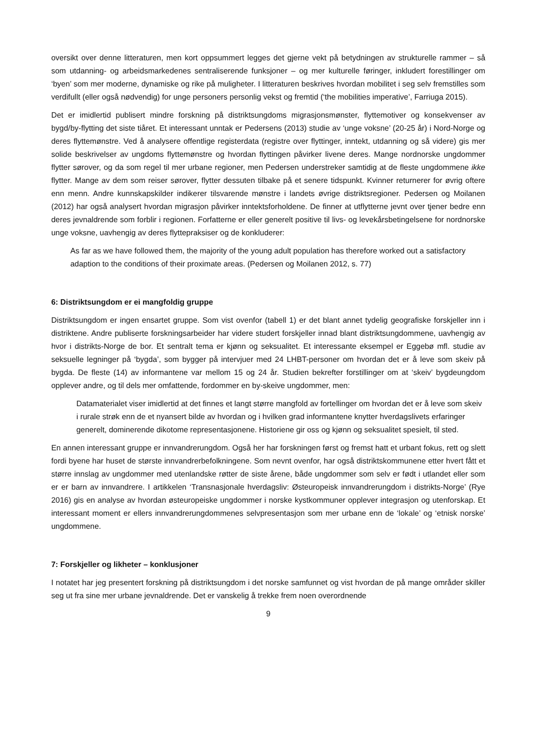oversikt over denne litteraturen, men kort oppsummert legges det gjerne vekt på betydningen av strukturelle rammer – så som utdanning- og arbeidsmarkedenes sentraliserende funksjoner – og mer kulturelle føringer, inkludert forestillinger om ‘byen’ som mer moderne, dynamiske og rike på muligheter. I litteraturen beskrives hvordan mobilitet i seg selv fremstilles som verdifullt (eller også nødvendig) for unge personers personlig vekst og fremtid (‘the mobilities imperative’, Farriuga 2015).
Det er imidlertid publisert mindre forskning på distriktsungdoms migrasjonsmønster, flyttemotiver og konsekvenser av bygd/by-flytting det siste tiåret. Et interessant unntak er Pedersens (2013) studie av ‘unge voksne’ (20-25 år) i Nord-Norge og deres flyttemønstre. Ved å analysere offentlige registerdata (registre over flyttinger, inntekt, utdanning og så videre) gis mer solide beskrivelser av ungdoms flyttemønstre og hvordan flyttingen påvirker livene deres. Mange nordnorske ungdommer flytter sørover, og da som regel til mer urbane regioner, men Pedersen understreker samtidig at de fleste ungdommene ikke flytter. Mange av dem som reiser sørover, flytter dessuten tilbake på et senere tidspunkt. Kvinner returnerer for øvrig oftere enn menn. Andre kunnskapskilder indikerer tilsvarende mønstre i landets øvrige distriktsregioner. Pedersen og Moilanen (2012) har også analysert hvordan migrasjon påvirker inntektsforholdene. De finner at utflytterne jevnt over tjener bedre enn deres jevnaldrende som forblir i regionen. Forfatterne er eller generelt positive til livs- og levekårsbetingelsene for nordnorske unge voksne, uavhengig av deres flyttepraksiser og de konkluderer:
As far as we have followed them, the majority of the young adult population has therefore worked out a satisfactory adaption to the conditions of their proximate areas. (Pedersen og Moilanen 2012, s. 77)
6: Distriktsungdom er ei mangfoldig gruppe
Distriktsungdom er ingen ensartet gruppe. Som vist ovenfor (tabell 1) er det blant annet tydelig geografiske forskjeller inn i distriktene. Andre publiserte forskningsarbeider har videre studert forskjeller innad blant distriktsungdommene, uavhengig av hvor i distrikts-Norge de bor. Et sentralt tema er kjønn og seksualitet. Et interessante eksempel er Eggebø mfl. studie av seksuelle legninger på ‘bygda’, som bygger på intervjuer med 24 LHBT-personer om hvordan det er å leve som skeiv på bygda. De fleste (14) av informantene var mellom 15 og 24 år. Studien bekrefter forstillinger om at ‘skeiv’ bygdeungdom opplever andre, og til dels mer omfattende, fordommer en by-skeive ungdommer, men:
Datamaterialet viser imidlertid at det finnes et langt større mangfold av fortellinger om hvordan det er å leve som skeiv i rurale strøk enn de et nyansert bilde av hvordan og i hvilken grad informantene knytter hverdagslivets erfaringer generelt, dominerende dikotome representasjonene. Historiene gir oss og kjønn og seksualitet spesielt, til sted.
En annen interessant gruppe er innvandrerungdom. Også her har forskningen først og fremst hatt et urbant fokus, rett og slett fordi byene har huset de største innvandrerbefolkningene. Som nevnt ovenfor, har også distriktskommunene etter hvert fått et større innslag av ungdommer med utenlandske røtter de siste årene, både ungdommer som selv er født i utlandet eller som er er barn av innvandrere. I artikkelen ‘Transnasjonale hverdagsliv: Østeuropeisk innvandrerungdom i distrikts-Norge’ (Rye 2016) gis en analyse av hvordan østeuropeiske ungdommer i norske kystkommuner opplever integrasjon og utenforskap. Et interessant moment er ellers innvandrerungdommenes selvpresentasjon som mer urbane enn de ‘lokale’ og ‘etnisk norske’ ungdommene.
7: Forskjeller og likheter – konklusjoner
I notatet har jeg presentert forskning på distriktsungdom i det norske samfunnet og vist hvordan de på mange områder skiller seg ut fra sine mer urbane jevnaldrende. Det er vanskelig å trekke frem noen overordnende
9